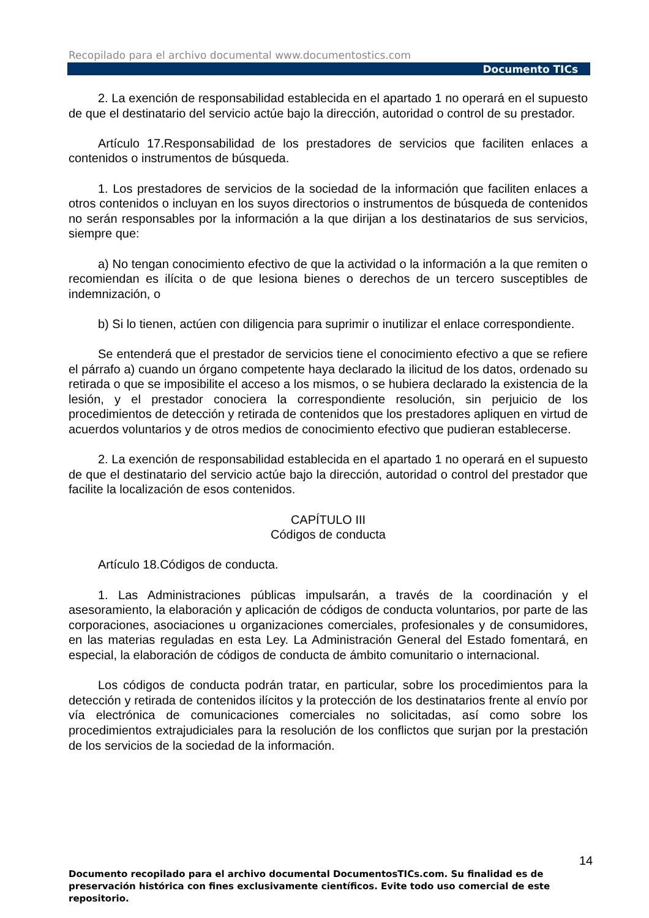Recopilado para el archivo documental www.documentostics.com
Documento TICs
2. La exención de responsabilidad establecida en el apartado 1 no operará en el supuesto de que el destinatario del servicio actúe bajo la dirección, autoridad o control de su prestador.
Artículo 17.Responsabilidad de los prestadores de servicios que faciliten enlaces a contenidos o instrumentos de búsqueda.
1. Los prestadores de servicios de la sociedad de la información que faciliten enlaces a otros contenidos o incluyan en los suyos directorios o instrumentos de búsqueda de contenidos no serán responsables por la información a la que dirijan a los destinatarios de sus servicios, siempre que:
a) No tengan conocimiento efectivo de que la actividad o la información a la que remiten o recomiendan es ilícita o de que lesiona bienes o derechos de un tercero susceptibles de indemnización, o
b) Si lo tienen, actúen con diligencia para suprimir o inutilizar el enlace correspondiente.
Se entenderá que el prestador de servicios tiene el conocimiento efectivo a que se refiere el párrafo a) cuando un órgano competente haya declarado la ilicitud de los datos, ordenado su retirada o que se imposibilite el acceso a los mismos, o se hubiera declarado la existencia de la lesión, y el prestador conociera la correspondiente resolución, sin perjuicio de los procedimientos de detección y retirada de contenidos que los prestadores apliquen en virtud de acuerdos voluntarios y de otros medios de conocimiento efectivo que pudieran establecerse.
2. La exención de responsabilidad establecida en el apartado 1 no operará en el supuesto de que el destinatario del servicio actúe bajo la dirección, autoridad o control del prestador que facilite la localización de esos contenidos.
CAPÍTULO III
Códigos de conducta
Artículo 18.Códigos de conducta.
1. Las Administraciones públicas impulsarán, a través de la coordinación y el asesoramiento, la elaboración y aplicación de códigos de conducta voluntarios, por parte de las corporaciones, asociaciones u organizaciones comerciales, profesionales y de consumidores, en las materias reguladas en esta Ley. La Administración General del Estado fomentará, en especial, la elaboración de códigos de conducta de ámbito comunitario o internacional.
Los códigos de conducta podrán tratar, en particular, sobre los procedimientos para la detección y retirada de contenidos ilícitos y la protección de los destinatarios frente al envío por vía electrónica de comunicaciones comerciales no solicitadas, así como sobre los procedimientos extrajudiciales para la resolución de los conflictos que surjan por la prestación de los servicios de la sociedad de la información.
14
Documento recopilado para el archivo documental DocumentosTICs.com. Su finalidad es de preservación histórica con fines exclusivamente científicos. Evite todo uso comercial de este repositorio.